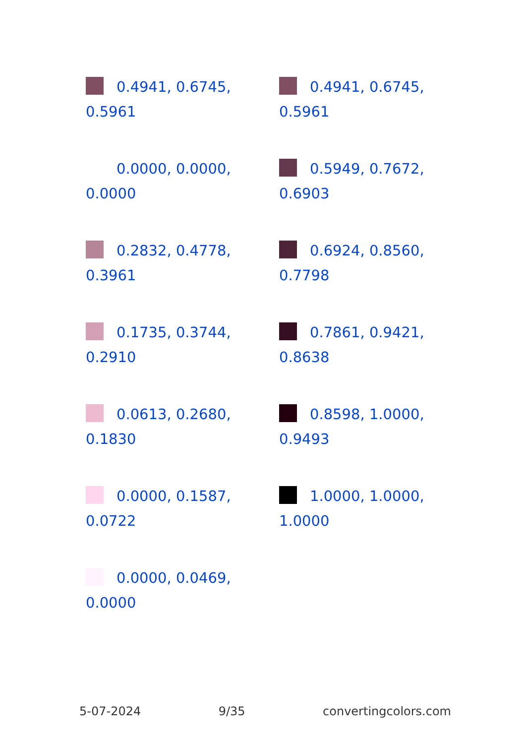0.4941, 0.6745,
0.5961
0.4941, 0.6745,
0.5961
0.0000, 0.0000,
0.0000
0.5949, 0.7672,
0.6903
0.2832, 0.4778,
0.3961
0.6924, 0.8560,
0.7798
0.1735, 0.3744,
0.2910
0.7861, 0.9421,
0.8638
0.0613, 0.2680,
0.1830
0.8598, 1.0000,
0.9493
0.0000, 0.1587,
0.0722
1.0000, 1.0000,
1.0000
0.0000, 0.0469,
0.0000
5-07-2024 9/35 convertingcolors.com